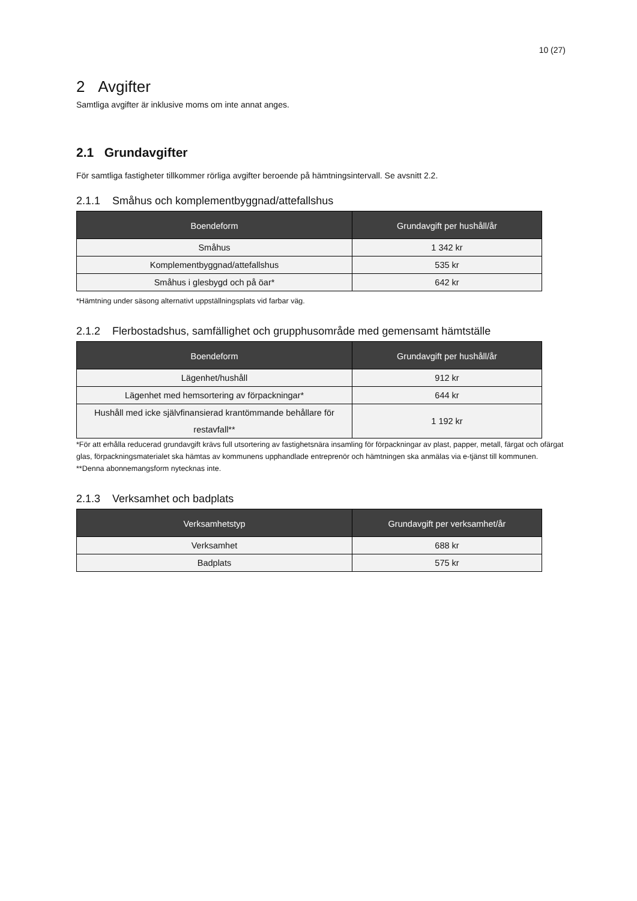10 (27)
2 Avgifter
Samtliga avgifter är inklusive moms om inte annat anges.
2.1 Grundavgifter
För samtliga fastigheter tillkommer rörliga avgifter beroende på hämtningsintervall. Se avsnitt 2.2.
2.1.1 Småhus och komplementbyggnad/attefallshus
| Boendeform | Grundavgift per hushåll/år |
| --- | --- |
| Småhus | 1 342 kr |
| Komplementbyggnad/attefallshus | 535 kr |
| Småhus i glesbygd och på öar* | 642 kr |
*Hämtning under säsong alternativt uppställningsplats vid farbar väg.
2.1.2 Flerbostadshus, samfällighet och grupphusområde med gemensamt hämtställe
| Boendeform | Grundavgift per hushåll/år |
| --- | --- |
| Lägenhet/hushåll | 912 kr |
| Lägenhet med hemsortering av förpackningar* | 644 kr |
| Hushåll med icke självfinansierad krantömmande behållare för restavfall** | 1 192 kr |
*För att erhålla reducerad grundavgift krävs full utsortering av fastighetsnära insamling för förpackningar av plast, papper, metall, färgat och ofärgat glas, förpackningsmaterialet ska hämtas av kommunens upphandlade entreprenör och hämtningen ska anmälas via e-tjänst till kommunen.
**Denna abonnemangsform nytecknas inte.
2.1.3 Verksamhet och badplats
| Verksamhetstyp | Grundavgift per verksamhet/år |
| --- | --- |
| Verksamhet | 688 kr |
| Badplats | 575 kr |